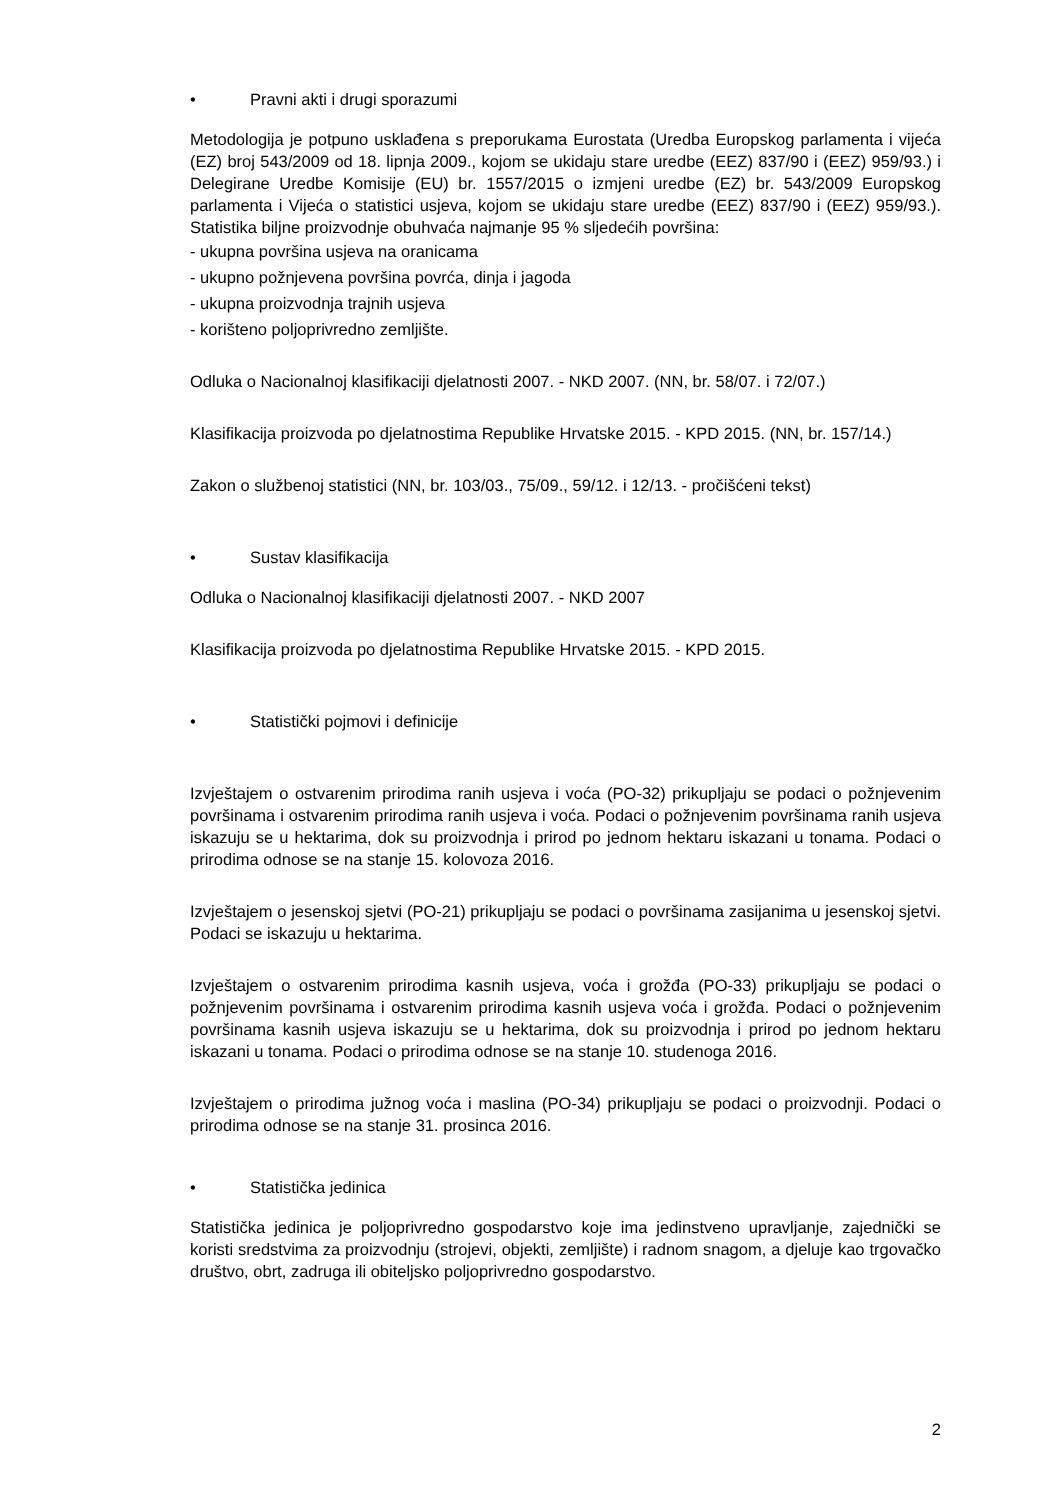• Pravni akti i drugi sporazumi
Metodologija je potpuno usklađena s preporukama Eurostata (Uredba Europskog parlamenta i vijeća (EZ) broj 543/2009 od 18. lipnja 2009., kojom se ukidaju stare uredbe (EEZ) 837/90 i (EEZ) 959/93.) i Delegirane Uredbe Komisije (EU) br. 1557/2015 o izmjeni uredbe (EZ) br. 543/2009 Europskog parlamenta i Vijeća o statistici usjeva, kojom se ukidaju stare uredbe (EEZ) 837/90 i (EEZ) 959/93.). Statistika biljne proizvodnje obuhvaća najmanje 95 % sljedećih površina:
- ukupna površina usjeva na oranicama
- ukupno požnjevena površina povrća, dinja i jagoda
- ukupna proizvodnja trajnih usjeva
- korišteno poljoprivredno zemljište.
Odluka o Nacionalnoj klasifikaciji djelatnosti 2007. - NKD 2007. (NN, br. 58/07. i 72/07.)
Klasifikacija proizvoda po djelatnostima Republike Hrvatske 2015. - KPD 2015. (NN, br. 157/14.)
Zakon o službenoj statistici (NN, br. 103/03., 75/09., 59/12. i 12/13. - pročišćeni tekst)
• Sustav klasifikacija
Odluka o Nacionalnoj klasifikaciji djelatnosti 2007. - NKD 2007
Klasifikacija proizvoda po djelatnostima Republike Hrvatske 2015. - KPD 2015.
• Statistički pojmovi i definicije
Izvještajem o ostvarenim prirodima ranih usjeva i voća (PO-32) prikupljaju se podaci o požnjevenim površinama i ostvarenim prirodima ranih usjeva i voća. Podaci o požnjevenim površinama ranih usjeva iskazuju se u hektarima, dok su proizvodnja i prirod po jednom hektaru iskazani u tonama. Podaci o prirodima odnose se na stanje 15. kolovoza 2016.
Izvještajem o jesenskoj sjetvi (PO-21) prikupljaju se podaci o površinama zasijanima u jesenskoj sjetvi. Podaci se iskazuju u hektarima.
Izvještajem o ostvarenim prirodima kasnih usjeva, voća i grožđa (PO-33) prikupljaju se podaci o požnjevenim površinama i ostvarenim prirodima kasnih usjeva voća i grožđa. Podaci o požnjevenim površinama kasnih usjeva iskazuju se u hektarima, dok su proizvodnja i prirod po jednom hektaru iskazani u tonama. Podaci o prirodima odnose se na stanje 10. studenoga 2016.
Izvještajem o prirodima južnog voća i maslina (PO-34) prikupljaju se podaci o proizvodnji. Podaci o prirodima odnose se na stanje 31. prosinca 2016.
• Statistička jedinica
Statistička jedinica je poljoprivredno gospodarstvo koje ima jedinstveno upravljanje, zajednički se koristi sredstvima za proizvodnju (strojevi, objekti, zemljište) i radnom snagom, a djeluje kao trgovačko društvo, obrt, zadruga ili obiteljsko poljoprivredno gospodarstvo.
2